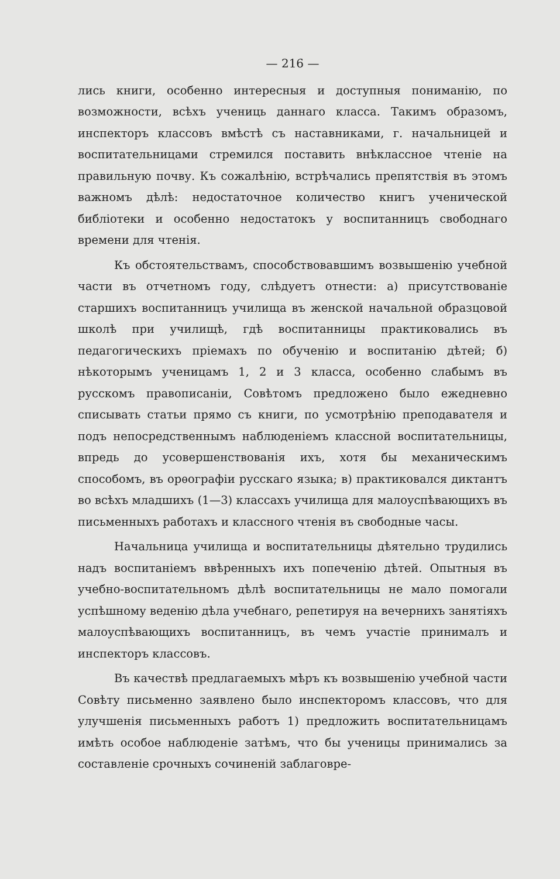— 216 —
лись книги, особенно интересныя и доступныя пониманію, по возможности, всѣхъ учениць даннаго класса. Такимъ образомъ, инспекторъ классовъ вмѣстѣ съ наставниками, г. начальницей и воспитательницами стремился поставить внѣклассное чтеніе на правильную почву. Къ сожалѣнію, встрѣчались препятствія въ этомъ важномъ дѣлѣ: недостаточное количество книгъ ученической библіотеки и особенно недостатокъ у воспитанницъ свободнаго времени для чтенія.
Къ обстоятельствамъ, способствовавшимъ возвышенію учебной части въ отчетномъ году, слѣдуетъ отнести: а) присутствованіе старшихъ воспитанницъ училища въ женской начальной образцовой школѣ при училищѣ, гдѣ воспитанницы практиковались въ педагогическихъ пріемахъ по обученію и воспитанію дѣтей; б) нѣкоторымъ ученицамъ 1, 2 и 3 класса, особенно слабымъ въ русскомъ правописаніи, Совѣтомъ предложено было ежедневно списывать статьи прямо съ книги, по усмотрѣнію преподавателя и подъ непосредственнымъ наблюденіемъ классной воспитательницы, впредь до усовершенствованія ихъ, хотя бы механическимъ способомъ, въ орѳографіи русскаго языка; в) практиковался диктантъ во всѣхъ младшихъ (1—3) классахъ училища для малоуспѣвающихъ въ письменныхъ работахъ и классного чтенія въ свободные часы.
Начальница училища и воспитательницы дѣятельно трудились надъ воспитаніемъ ввѣренныхъ ихъ попеченію дѣтей. Опытныя въ учебно-воспитательномъ дѣлѣ воспитательницы не мало помогали успѣшному веденію дѣла учебнаго, репетируя на вечернихъ занятіяхъ малоуспѣвающихъ воспитанницъ, въ чемъ участіе принималъ и инспекторъ классовъ.
Въ качествѣ предлагаемыхъ мѣръ къ возвышенію учебной части Совѣту письменно заявлено было инспекторомъ классовъ, что для улучшенія письменныхъ работъ 1) предложить воспитательницамъ имѣть особое наблюденіе затѣмъ, что бы ученицы принимались за составленіе срочныхъ сочиненій заблаговре-